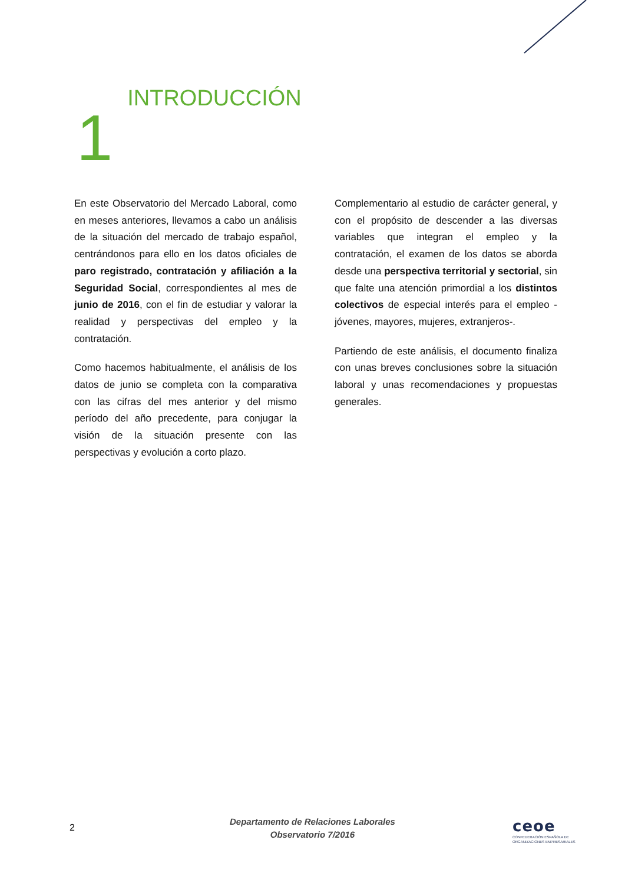1 INTRODUCCIÓN
En este Observatorio del Mercado Laboral, como en meses anteriores, llevamos a cabo un análisis de la situación del mercado de trabajo español, centrándonos para ello en los datos oficiales de paro registrado, contratación y afiliación a la Seguridad Social, correspondientes al mes de junio de 2016, con el fin de estudiar y valorar la realidad y perspectivas del empleo y la contratación.
Como hacemos habitualmente, el análisis de los datos de junio se completa con la comparativa con las cifras del mes anterior y del mismo período del año precedente, para conjugar la visión de la situación presente con las perspectivas y evolución a corto plazo.
Complementario al estudio de carácter general, y con el propósito de descender a las diversas variables que integran el empleo y la contratación, el examen de los datos se aborda desde una perspectiva territorial y sectorial, sin que falte una atención primordial a los distintos colectivos de especial interés para el empleo -jóvenes, mayores, mujeres, extranjeros-.
Partiendo de este análisis, el documento finaliza con unas breves conclusiones sobre la situación laboral y unas recomendaciones y propuestas generales.
2
Departamento de Relaciones Laborales
Observatorio 7/2016
ceoe
CONFEDERACIÓN ESPAÑOLA DE
ORGANIZACIONES EMPRESARIALES